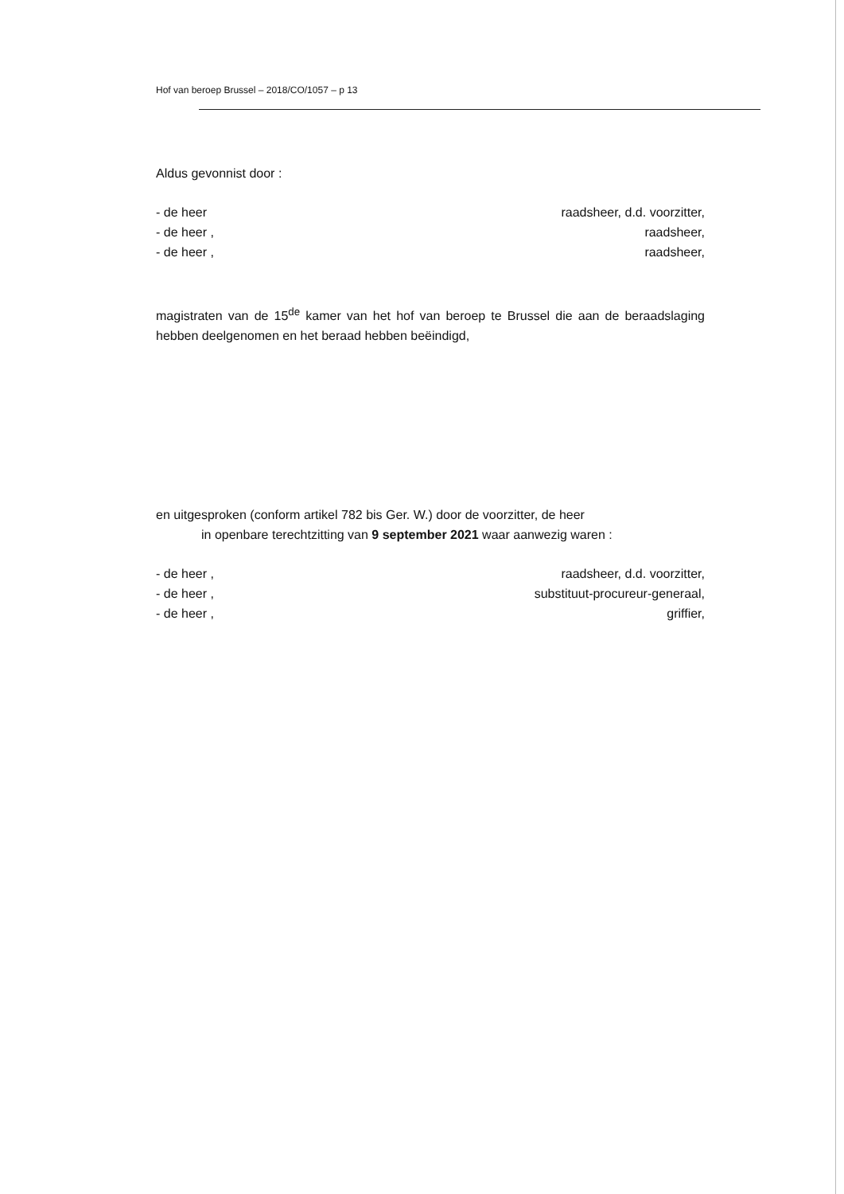Hof van beroep Brussel – 2018/CO/1057 – p 13
Aldus gevonnist door :
- de heer raadsheer, d.d. voorzitter,
- de heer , raadsheer,
- de heer , raadsheer,
magistraten van de 15<sup>de</sup> kamer van het hof van beroep te Brussel die aan de beraadslaging hebben deelgenomen en het beraad hebben beëindigd,
en uitgesproken (conform artikel 782 bis Ger. W.) door de voorzitter, de heer
in openbare terechtzitting van 9 september 2021 waar aanwezig waren :
- de heer , raadsheer, d.d. voorzitter,
- de heer , substituut-procureur-generaal,
- de heer , griffier,